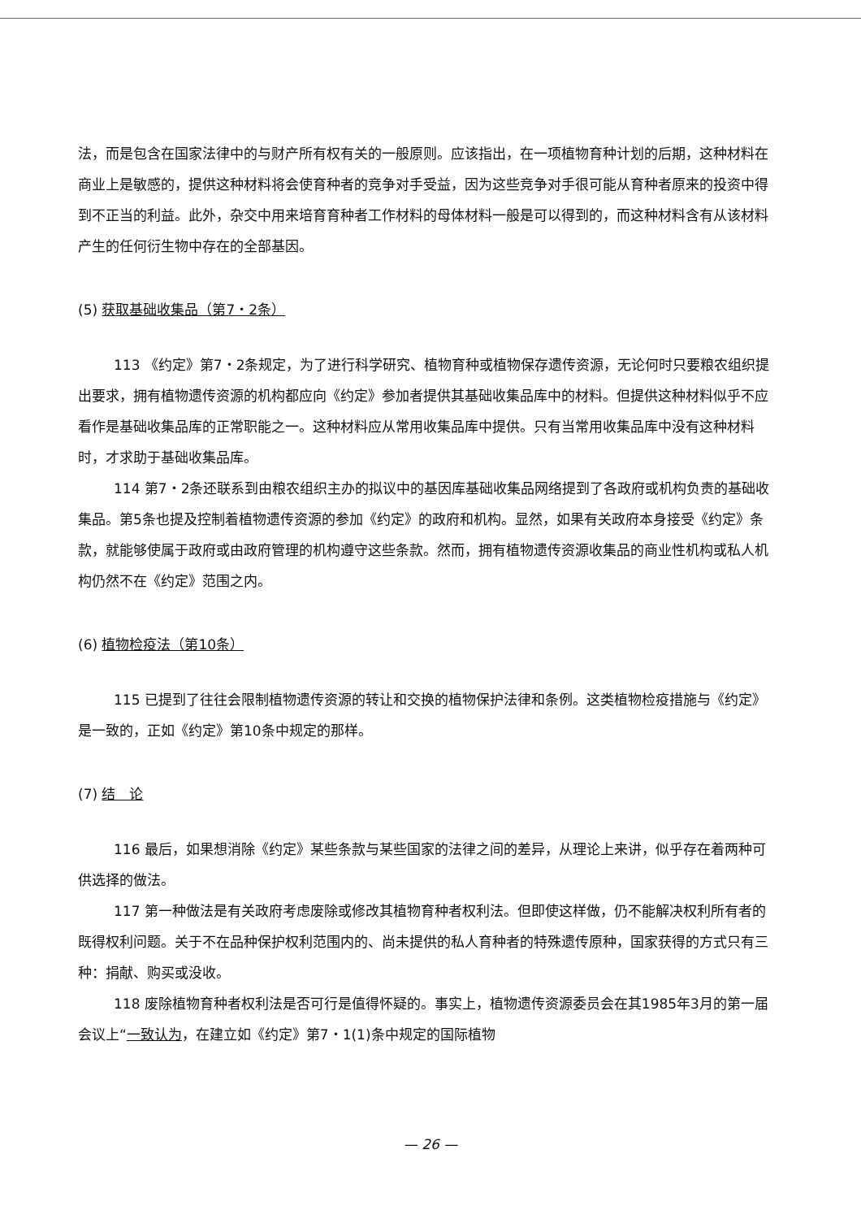法，而是包含在国家法律中的与财产所有权有关的一般原则。应该指出，在一项植物育种计划的后期，这种材料在商业上是敏感的，提供这种材料将会使育种者的竞争对手受益，因为这些竞争对手很可能从育种者原来的投资中得到不正当的利益。此外，杂交中用来培育育种者工作材料的母体材料一般是可以得到的，而这种材料含有从该材料产生的任何衍生物中存在的全部基因。
(5) 获取基础收集品（第7・2条）
113 《约定》第7・2条规定，为了进行科学研究、植物育种或植物保存遗传资源，无论何时只要粮农组织提出要求，拥有植物遗传资源的机构都应向《约定》参加者提供其基础收集品库中的材料。但提供这种材料似乎不应看作是基础收集品库的正常职能之一。这种材料应从常用收集品库中提供。只有当常用收集品库中没有这种材料时，才求助于基础收集品库。
114 第7・2条还联系到由粮农组织主办的拟议中的基因库基础收集品网络提到了各政府或机构负责的基础收集品。第5条也提及控制着植物遗传资源的参加《约定》的政府和机构。显然，如果有关政府本身接受《约定》条款，就能够使属于政府或由政府管理的机构遵守这些条款。然而，拥有植物遗传资源收集品的商业性机构或私人机构仍然不在《约定》范围之内。
(6) 植物检疫法（第10条）
115 已提到了往往会限制植物遗传资源的转让和交换的植物保护法律和条例。这类植物检疫措施与《约定》是一致的，正如《约定》第10条中规定的那样。
(7) 结　论
116 最后，如果想消除《约定》某些条款与某些国家的法律之间的差异，从理论上来讲，似乎存在着两种可供选择的做法。
117 第一种做法是有关政府考虑废除或修改其植物育种者权利法。但即使这样做，仍不能解决权利所有者的既得权利问题。关于不在品种保护权利范围内的、尚未提供的私人育种者的特殊遗传原种，国家获得的方式只有三种：捐献、购买或没收。
118 废除植物育种者权利法是否可行是值得怀疑的。事实上，植物遗传资源委员会在其1985年3月的第一届会议上“一致认为，在建立如《约定》第7・1(1)条中规定的国际植物
— 26 —